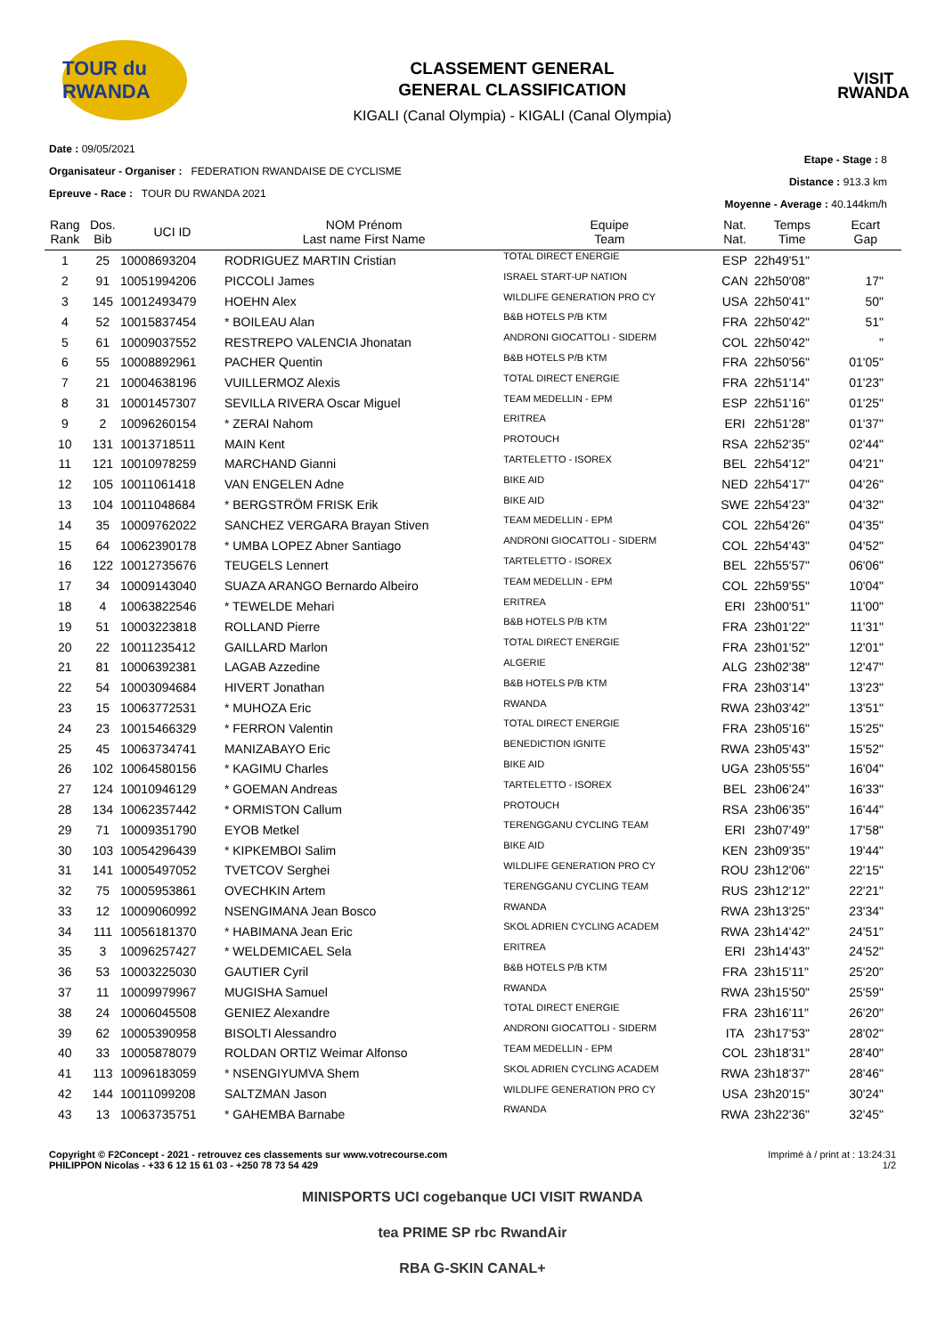TOUR du RWANDA
CLASSEMENT GENERAL
GENERAL CLASSIFICATION
KIGALI (Canal Olympia) - KIGALI (Canal Olympia)
VISIT
RWANDA
Date : 09/05/2021
Organisateur - Organiser : FEDERATION RWANDAISE DE CYCLISME
Epreuve - Race : TOUR DU RWANDA 2021
Etape - Stage : 8
Distance : 913.3 km
Moyenne - Average : 40.144km/h
| Rang Rank | Dos. Bib | UCI ID | NOM Prénom Last name First Name | Equipe Team | Nat. Nat. | Temps Time | Ecart Gap |
| --- | --- | --- | --- | --- | --- | --- | --- |
| 1 | 25 | 10008693204 | RODRIGUEZ MARTIN Cristian | TOTAL DIRECT ENERGIE | ESP | 22h49'51" | |
| 2 | 91 | 10051994206 | PICCOLI James | ISRAEL START-UP NATION | CAN | 22h50'08" | 17" |
| 3 | 145 | 10012493479 | HOEHN Alex | WILDLIFE GENERATION PRO CY | USA | 22h50'41" | 50" |
| 4 | 52 | 10015837454 | * BOILEAU Alan | B&B HOTELS P/B KTM | FRA | 22h50'42" | 51" |
| 5 | 61 | 10009037552 | RESTREPO VALENCIA Jhonatan | ANDRONI GIOCATTOLI - SIDERM | COL | 22h50'42" | " |
| 6 | 55 | 10008892961 | PACHER Quentin | B&B HOTELS P/B KTM | FRA | 22h50'56" | 01'05" |
| 7 | 21 | 10004638196 | VUILLERMOZ Alexis | TOTAL DIRECT ENERGIE | FRA | 22h51'14" | 01'23" |
| 8 | 31 | 10001457307 | SEVILLA RIVERA Oscar Miguel | TEAM MEDELLIN - EPM | ESP | 22h51'16" | 01'25" |
| 9 | 2 | 10096260154 | * ZERAI Nahom | ERITREA | ERI | 22h51'28" | 01'37" |
| 10 | 131 | 10013718511 | MAIN Kent | PROTOUCH | RSA | 22h52'35" | 02'44" |
| 11 | 121 | 10010978259 | MARCHAND Gianni | TARTELETTO - ISOREX | BEL | 22h54'12" | 04'21" |
| 12 | 105 | 10011061418 | VAN ENGELEN Adne | BIKE AID | NED | 22h54'17" | 04'26" |
| 13 | 104 | 10011048684 | * BERGSTRÖM FRISK Erik | BIKE AID | SWE | 22h54'23" | 04'32" |
| 14 | 35 | 10009762022 | SANCHEZ VERGARA Brayan Stiven | TEAM MEDELLIN - EPM | COL | 22h54'26" | 04'35" |
| 15 | 64 | 10062390178 | * UMBA LOPEZ Abner Santiago | ANDRONI GIOCATTOLI - SIDERM | COL | 22h54'43" | 04'52" |
| 16 | 122 | 10012735676 | TEUGELS Lennert | TARTELETTO - ISOREX | BEL | 22h55'57" | 06'06" |
| 17 | 34 | 10009143040 | SUAZA ARANGO Bernardo Albeiro | TEAM MEDELLIN - EPM | COL | 22h59'55" | 10'04" |
| 18 | 4 | 10063822546 | * TEWELDE Mehari | ERITREA | ERI | 23h00'51" | 11'00" |
| 19 | 51 | 10003223818 | ROLLAND Pierre | B&B HOTELS P/B KTM | FRA | 23h01'22" | 11'31" |
| 20 | 22 | 10011235412 | GAILLARD Marlon | TOTAL DIRECT ENERGIE | FRA | 23h01'52" | 12'01" |
| 21 | 81 | 10006392381 | LAGAB Azzedine | ALGERIE | ALG | 23h02'38" | 12'47" |
| 22 | 54 | 10003094684 | HIVERT Jonathan | B&B HOTELS P/B KTM | FRA | 23h03'14" | 13'23" |
| 23 | 15 | 10063772531 | * MUHOZA Eric | RWANDA | RWA | 23h03'42" | 13'51" |
| 24 | 23 | 10015466329 | * FERRON Valentin | TOTAL DIRECT ENERGIE | FRA | 23h05'16" | 15'25" |
| 25 | 45 | 10063734741 | MANIZABAYO Eric | BENEDICTION IGNITE | RWA | 23h05'43" | 15'52" |
| 26 | 102 | 10064580156 | * KAGIMU Charles | BIKE AID | UGA | 23h05'55" | 16'04" |
| 27 | 124 | 10010946129 | * GOEMAN Andreas | TARTELETTO - ISOREX | BEL | 23h06'24" | 16'33" |
| 28 | 134 | 10062357442 | * ORMISTON Callum | PROTOUCH | RSA | 23h06'35" | 16'44" |
| 29 | 71 | 10009351790 | EYOB Metkel | TERENGGANU CYCLING TEAM | ERI | 23h07'49" | 17'58" |
| 30 | 103 | 10054296439 | * KIPKEMBOI Salim | BIKE AID | KEN | 23h09'35" | 19'44" |
| 31 | 141 | 10005497052 | TVETCOV Serghei | WILDLIFE GENERATION PRO CY | ROU | 23h12'06" | 22'15" |
| 32 | 75 | 10005953861 | OVECHKIN Artem | TERENGGANU CYCLING TEAM | RUS | 23h12'12" | 22'21" |
| 33 | 12 | 10009060992 | NSENGIMANA Jean Bosco | RWANDA | RWA | 23h13'25" | 23'34" |
| 34 | 111 | 10056181370 | * HABIMANA Jean Eric | SKOL ADRIEN CYCLING ACADEM | RWA | 23h14'42" | 24'51" |
| 35 | 3 | 10096257427 | * WELDEMICAEL Sela | ERITREA | ERI | 23h14'43" | 24'52" |
| 36 | 53 | 10003225030 | GAUTIER Cyril | B&B HOTELS P/B KTM | FRA | 23h15'11" | 25'20" |
| 37 | 11 | 10009979967 | MUGISHA Samuel | RWANDA | RWA | 23h15'50" | 25'59" |
| 38 | 24 | 10006045508 | GENIEZ Alexandre | TOTAL DIRECT ENERGIE | FRA | 23h16'11" | 26'20" |
| 39 | 62 | 10005390958 | BISOLTI Alessandro | ANDRONI GIOCATTOLI - SIDERM | ITA | 23h17'53" | 28'02" |
| 40 | 33 | 10005878079 | ROLDAN ORTIZ Weimar Alfonso | TEAM MEDELLIN - EPM | COL | 23h18'31" | 28'40" |
| 41 | 113 | 10096183059 | * NSENGIYUMVA Shem | SKOL ADRIEN CYCLING ACADEM | RWA | 23h18'37" | 28'46" |
| 42 | 144 | 10011099208 | SALTZMAN Jason | WILDLIFE GENERATION PRO CY | USA | 23h20'15" | 30'24" |
| 43 | 13 | 10063735751 | * GAHEMBA Barnabe | RWANDA | RWA | 23h22'36" | 32'45" |
Copyright © F2Concept - 2021 - retrouvez ces classements sur www.votrecourse.com
PHILIPPON Nicolas - +33 6 12 15 61 03 - +250 78 73 54 429
Imprimé à / print at : 13:24:31
1/2
MINISPORTS UCI cogebanque UCI VISIT RWANDA
tea PRIME SP rbc RwandAir
RBA G-SKIN CANAL+